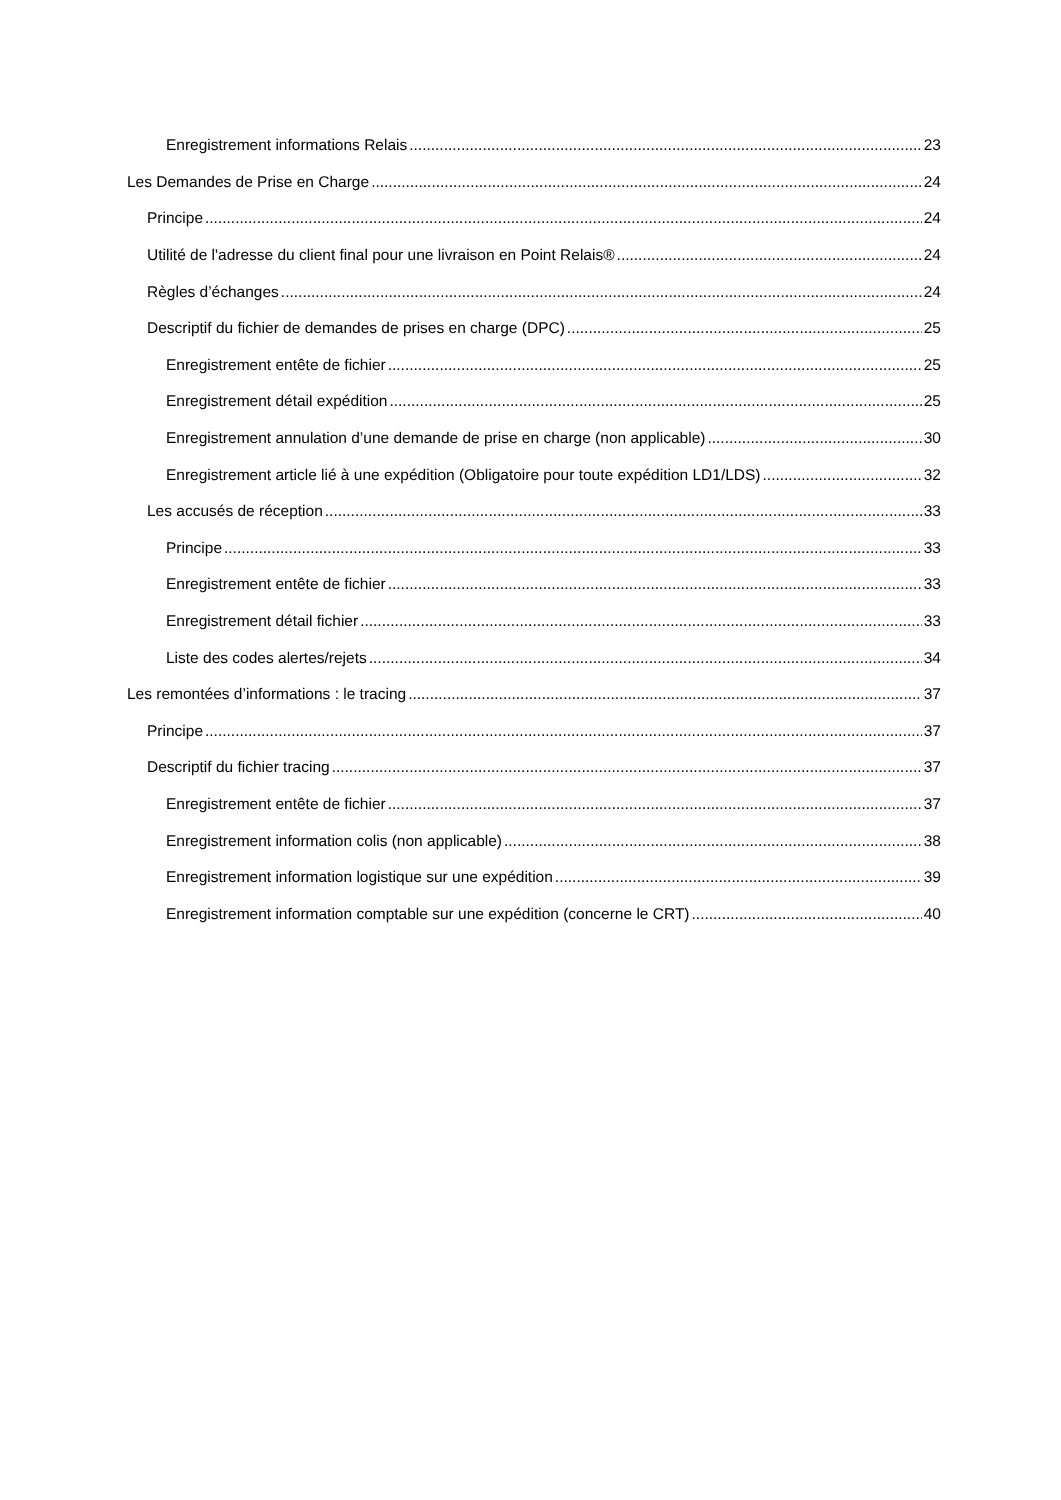Enregistrement informations Relais 23
Les Demandes de Prise en Charge 24
Principe 24
Utilité de l'adresse du client final pour une livraison en Point Relais® 24
Règles d’échanges 24
Descriptif du fichier de demandes de prises en charge (DPC) 25
Enregistrement entête de fichier 25
Enregistrement détail expédition 25
Enregistrement annulation d’une demande de prise en charge (non applicable) 30
Enregistrement article lié à une expédition (Obligatoire pour toute expédition LD1/LDS) 32
Les accusés de réception 33
Principe 33
Enregistrement entête de fichier 33
Enregistrement détail fichier 33
Liste des codes alertes/rejets 34
Les remontées d’informations : le tracing 37
Principe 37
Descriptif du fichier tracing 37
Enregistrement entête de fichier 37
Enregistrement information colis (non applicable) 38
Enregistrement information logistique sur une expédition 39
Enregistrement information comptable sur une expédition (concerne le CRT) 40